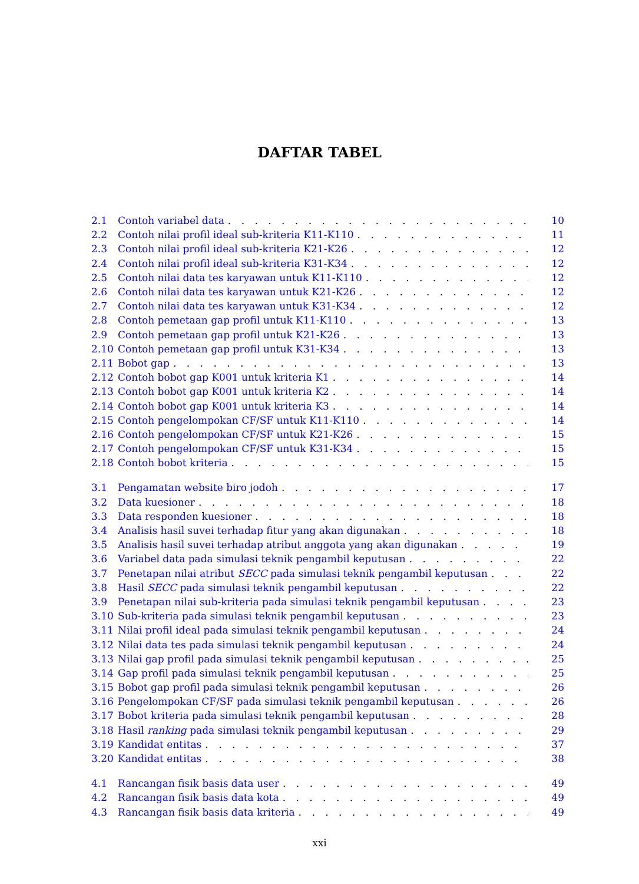DAFTAR TABEL
2.1 Contoh variabel data 10
2.2 Contoh nilai profil ideal sub-kriteria K11-K110 11
2.3 Contoh nilai profil ideal sub-kriteria K21-K26 12
2.4 Contoh nilai profil ideal sub-kriteria K31-K34 12
2.5 Contoh nilai data tes karyawan untuk K11-K110 12
2.6 Contoh nilai data tes karyawan untuk K21-K26 12
2.7 Contoh nilai data tes karyawan untuk K31-K34 12
2.8 Contoh pemetaan gap profil untuk K11-K110 13
2.9 Contoh pemetaan gap profil untuk K21-K26 13
2.10 Contoh pemetaan gap profil untuk K31-K34 13
2.11 Bobot gap 13
2.12 Contoh bobot gap K001 untuk kriteria K1 14
2.13 Contoh bobot gap K001 untuk kriteria K2 14
2.14 Contoh bobot gap K001 untuk kriteria K3 14
2.15 Contoh pengelompokan CF/SF untuk K11-K110 14
2.16 Contoh pengelompokan CF/SF untuk K21-K26 15
2.17 Contoh pengelompokan CF/SF untuk K31-K34 15
2.18 Contoh bobot kriteria 15
3.1 Pengamatan website biro jodoh 17
3.2 Data kuesioner 18
3.3 Data responden kuesioner 18
3.4 Analisis hasil suvei terhadap fitur yang akan digunakan 18
3.5 Analisis hasil suvei terhadap atribut anggota yang akan digunakan 19
3.6 Variabel data pada simulasi teknik pengambil keputusan 22
3.7 Penetapan nilai atribut SECC pada simulasi teknik pengambil keputusan 22
3.8 Hasil SECC pada simulasi teknik pengambil keputusan 22
3.9 Penetapan nilai sub-kriteria pada simulasi teknik pengambil keputusan 23
3.10 Sub-kriteria pada simulasi teknik pengambil keputusan 23
3.11 Nilai profil ideal pada simulasi teknik pengambil keputusan 24
3.12 Nilai data tes pada simulasi teknik pengambil keputusan 24
3.13 Nilai gap profil pada simulasi teknik pengambil keputusan 25
3.14 Gap profil pada simulasi teknik pengambil keputusan 25
3.15 Bobot gap profil pada simulasi teknik pengambil keputusan 26
3.16 Pengelompokan CF/SF pada simulasi teknik pengambil keputusan 26
3.17 Bobot kriteria pada simulasi teknik pengambil keputusan 28
3.18 Hasil ranking pada simulasi teknik pengambil keputusan 29
3.19 Kandidat entitas 37
3.20 Kandidat entitas 38
4.1 Rancangan fisik basis data user 49
4.2 Rancangan fisik basis data kota 49
4.3 Rancangan fisik basis data kriteria 49
xxi